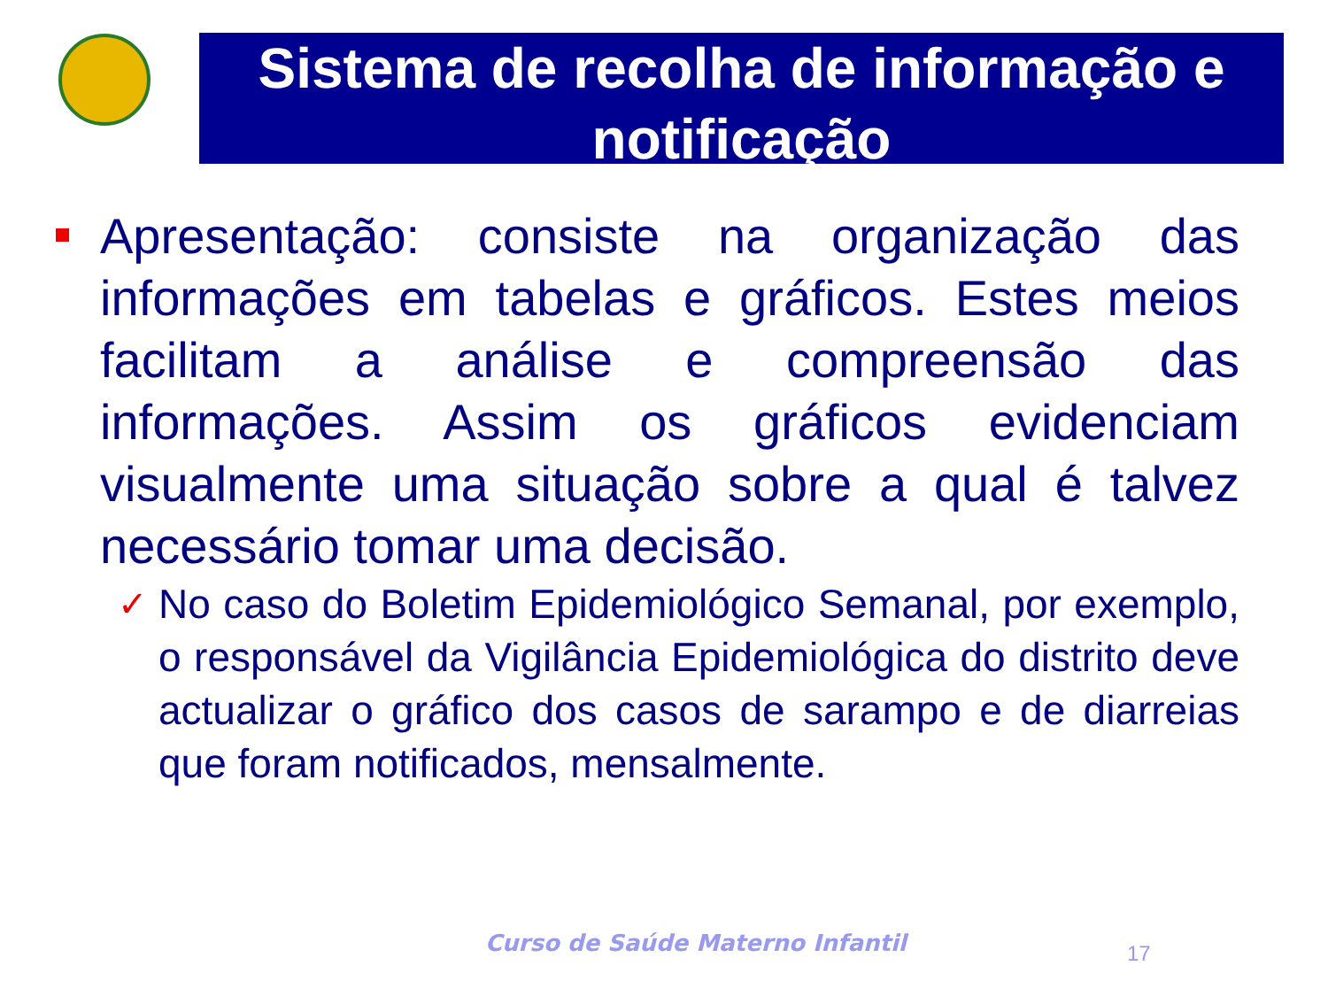Sistema de recolha de informação e notificação
Apresentação: consiste na organização das informações em tabelas e gráficos. Estes meios facilitam a análise e compreensão das informações. Assim os gráficos evidenciam visualmente uma situação sobre a qual é talvez necessário tomar uma decisão.
✓ No caso do Boletim Epidemiológico Semanal, por exemplo, o responsável da Vigilância Epidemiológica do distrito deve actualizar o gráfico dos casos de sarampo e de diarreias que foram notificados, mensalmente.
Curso de Saúde Materno Infantil
17